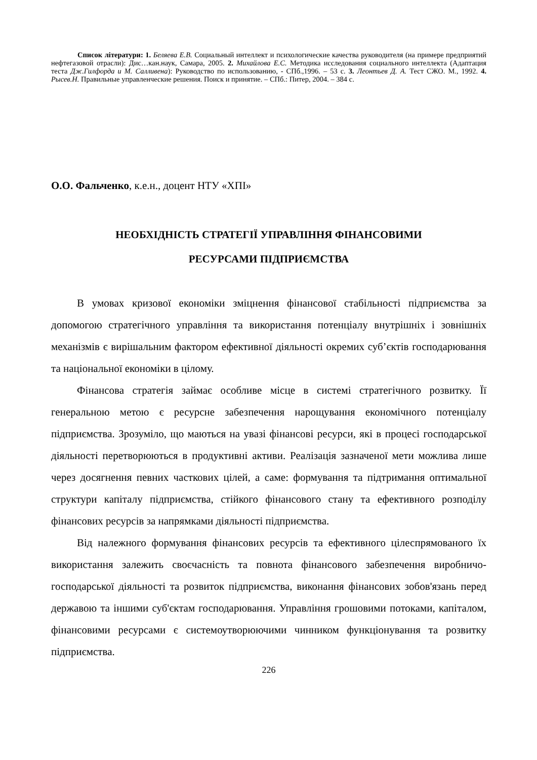Список літератури: 1. Беляева Е.В. Социальный интеллект и психологические качества руководителя (на примере предприятий нефтегазовой отрасли): Дис…кан.наук, Самара, 2005. 2. Михайлова Е.С. Методика исследования социального интеллекта (Адаптация теста Дж.Гилфорда и М. Салливена): Руководство по использованию, - СПб.,1996. – 53 с. 3. Леонтьев Д. А. Тест СЖО. М., 1992. 4. Рысев.Н. Правильные управленческие решения. Поиск и принятие. – СПб.: Питер, 2004. – 384 с.
О.О. Фальченко, к.е.н., доцент НТУ «ХПІ»
НЕОБХІДНІСТЬ СТРАТЕГІЇ УПРАВЛІННЯ ФІНАНСОВИМИ
РЕСУРСАМИ ПІДПРИЄМСТВА
В умовах кризової економіки зміцнення фінансової стабільності підприємства за допомогою стратегічного управління та використання потенціалу внутрішніх і зовнішніх механізмів є вирішальним фактором ефективної діяльності окремих суб’єктів господарювання та національної економіки в цілому.
Фінансова стратегія займає особливе місце в системі стратегічного розвитку. Її генеральною метою є ресурсне забезпечення нарощування економічного потенціалу підприємства. Зрозуміло, що маються на увазі фінансові ресурси, які в процесі господарської діяльності перетворюються в продуктивні активи. Реалізація зазначеної мети можлива лише через досягнення певних часткових цілей, а саме: формування та підтримання оптимальної структури капіталу підприємства, стійкого фінансового стану та ефективного розподілу фінансових ресурсів за напрямками діяльності підприємства.
Від належного формування фінансових ресурсів та ефективного цілеспрямованого їх використання залежить своєчасність та повнота фінансового забезпечення виробничо-господарської діяльності та розвиток підприємства, виконання фінансових зобов'язань перед державою та іншими суб'єктам господарювання. Управління грошовими потоками, капіталом, фінансовими ресурсами є системоутворюючими чинником функціонування та розвитку підприємства.
226